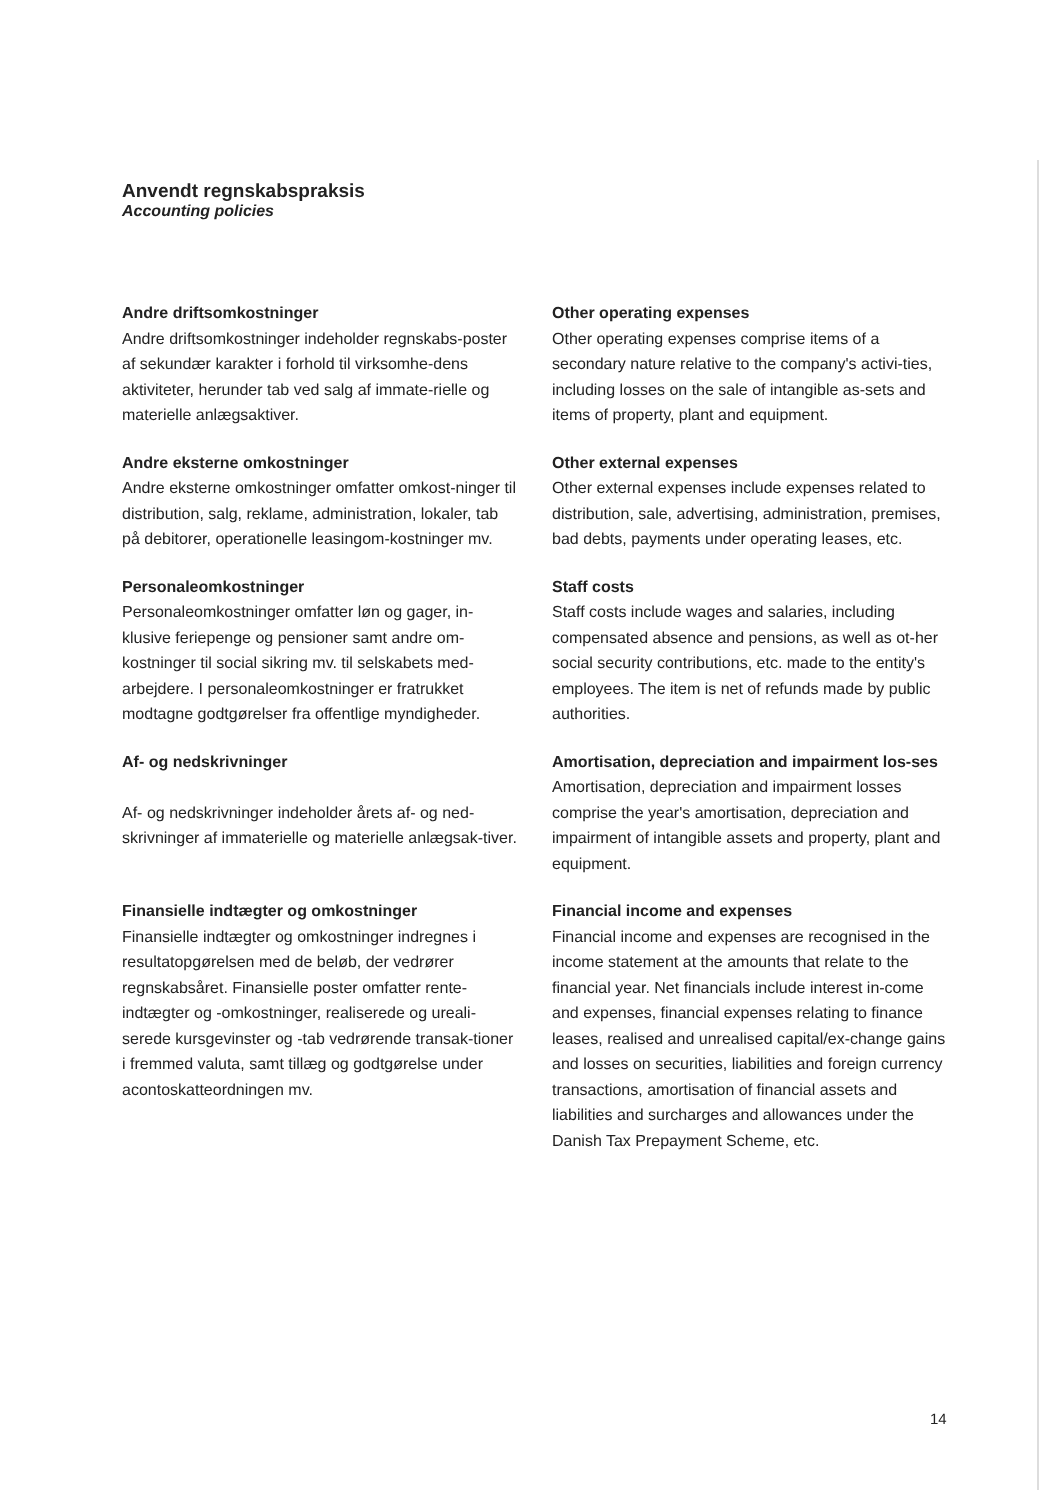Anvendt regnskabspraksis
Accounting policies
Andre driftsomkostninger
Andre driftsomkostninger indeholder regnskabs-poster af sekundær karakter i forhold til virksomhe-dens aktiviteter, herunder tab ved salg af immate-rielle og materielle anlægsaktiver.
Other operating expenses
Other operating expenses comprise items of a secondary nature relative to the company's activi-ties, including losses on the sale of intangible as-sets and items of property, plant and equipment.
Andre eksterne omkostninger
Andre eksterne omkostninger omfatter omkost-ninger til distribution, salg, reklame, administration, lokaler, tab på debitorer, operationelle leasingom-kostninger mv.
Other external expenses
Other external expenses include expenses related to distribution, sale, advertising, administration, premises, bad debts, payments under operating leases, etc.
Personaleomkostninger
Personaleomkostninger omfatter løn og gager, in-klusive feriepenge og pensioner samt andre om-kostninger til social sikring mv. til selskabets med-arbejdere. I personaleomkostninger er fratrukket modtagne godtgørelser fra offentlige myndigheder.
Staff costs
Staff costs include wages and salaries, including compensated absence and pensions, as well as ot-her social security contributions, etc. made to the entity's employees. The item is net of refunds made by public authorities.
Af- og nedskrivninger
Af- og nedskrivninger indeholder årets af- og ned-skrivninger af immaterielle og materielle anlægsak-tiver.
Amortisation, depreciation and impairment los-ses
Amortisation, depreciation and impairment losses comprise the year's amortisation, depreciation and impairment of intangible assets and property, plant and equipment.
Finansielle indtægter og omkostninger
Finansielle indtægter og omkostninger indregnes i resultatopgørelsen med de beløb, der vedrører regnskabsåret. Finansielle poster omfatter rente-indtægter og -omkostninger, realiserede og ureali-serede kursgevinster og -tab vedrørende transak-tioner i fremmed valuta, samt tillæg og godtgørelse under acontoskatteordningen mv.
Financial income and expenses
Financial income and expenses are recognised in the income statement at the amounts that relate to the financial year. Net financials include interest in-come and expenses, financial expenses relating to finance leases, realised and unrealised capital/ex-change gains and losses on securities, liabilities and foreign currency transactions, amortisation of financial assets and liabilities and surcharges and allowances under the Danish Tax Prepayment Scheme, etc.
14